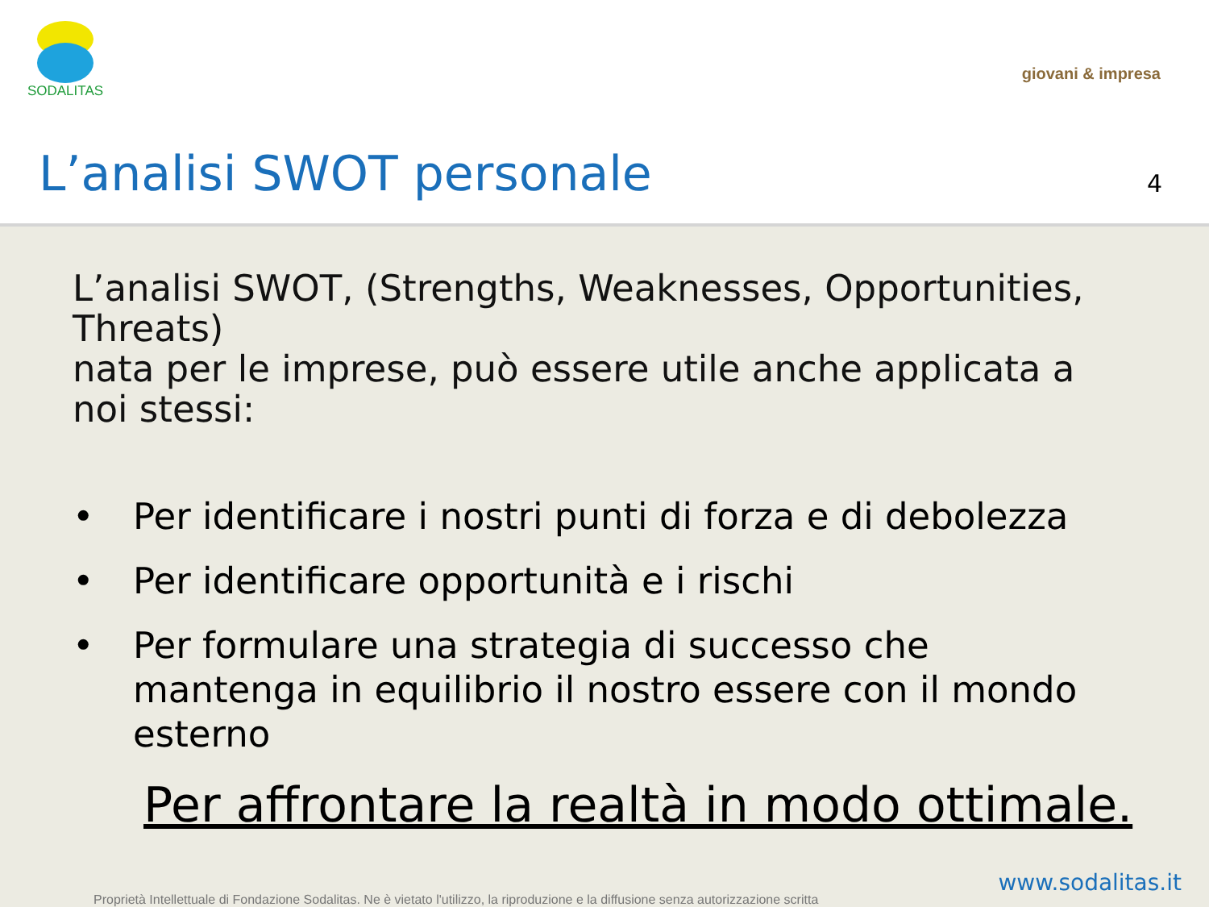SODALITAS
giovani & impresa
L’analisi SWOT personale 4
L’analisi SWOT, (Strengths, Weaknesses, Opportunities, Threats)
nata per le imprese, può essere utile anche applicata a noi stessi:
• Per identificare i nostri punti di forza e di debolezza
• Per identificare opportunità e i rischi
• Per formulare una strategia di successo che mantenga in equilibrio il nostro essere con il mondo esterno
Per affrontare la realtà in modo ottimale.
www.sodalitas.it
Proprietà Intellettuale di Fondazione Sodalitas. Ne è vietato l'utilizzo, la riproduzione e la diffusione senza autorizzazione scritta